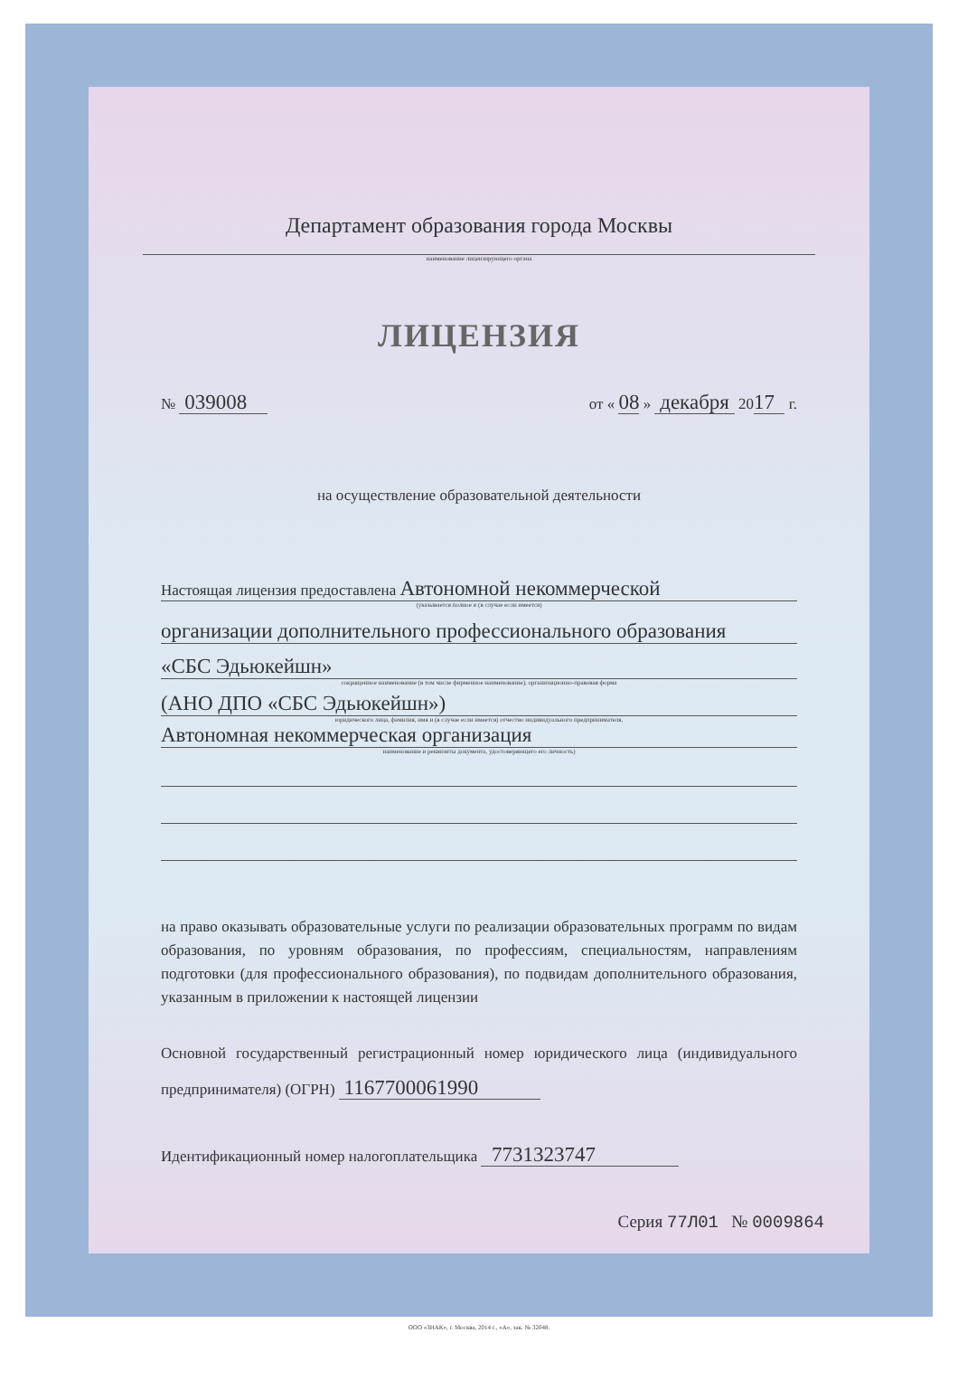Департамент образования города Москвы
наименование лицензирующего органа
ЛИЦЕНЗИЯ
№ 039008 от « 08 » декабря 2017 г.
на осуществление образовательной деятельности
Настоящая лицензия предоставлена Автономной некоммерческой
(указывается полное и (в случае если имеется)
организации дополнительного профессионального образования
«СБС Эдьюкейшн»
сокращенное наименование (в том числе фирменное наименование), организационно-правовая форма
(АНО ДПО «СБС Эдьюкейшн»)
юридического лица, фамилия, имя и (в случае если имеется) отчество индивидуального предпринимателя,
Автономная некоммерческая организация
наименование и реквизиты документа, удостоверяющего его личность)
на право оказывать образовательные услуги по реализации образовательных программ по видам образования, по уровням образования, по профессиям, специальностям, направлениям подготовки (для профессионального образования), по подвидам дополнительного образования, указанным в приложении к настоящей лицензии
Основной государственный регистрационный номер юридического лица (индивидуального предпринимателя) (ОГРН) 1167700061990
Идентификационный номер налогоплательщика 7731323747
Серия 77Л01 № 0009864
ООО «ЗНАК», г. Москва, 2014 г., «А», зак. № 32048.